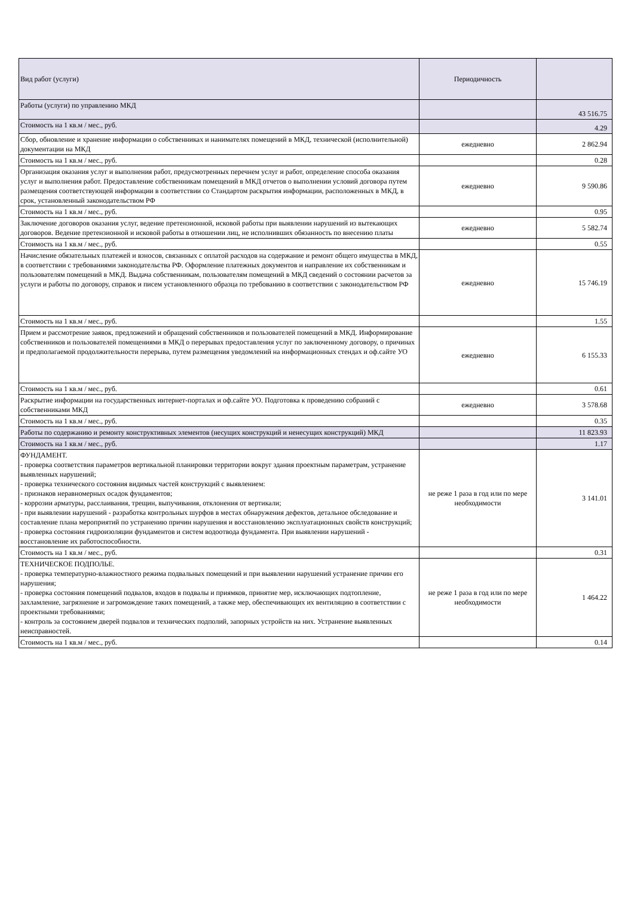| Вид работ (услуги) | Периодичность | |
| --- | --- | --- |
| Работы (услуги) по управлению МКД | | 43 516.75 |
| Стоимость на 1 кв.м / мес., руб. | | 4.29 |
| Сбор, обновление и хранение информации о собственниках и нанимателях помещений в МКД, технической (исполнительной) документации на МКД | ежедневно | 2 862.94 |
| Стоимость на 1 кв.м / мес., руб. | | 0.28 |
| Организация оказания услуг и выполнения работ, предусмотренных перечнем услуг и работ, определение способа оказания услуг и выполнения работ. Предоставление собственникам помещений в МКД отчетов о выполнении условий договора путем размещения соответствующей информации в соответствии со Стандартом раскрытия информации, расположенных в МКД, в срок, установленный законодательством РФ | ежедневно | 9 590.86 |
| Стоимость на 1 кв.м / мес., руб. | | 0.95 |
| Заключение договоров оказания услуг, ведение претензионной, исковой работы при выявлении нарушений из вытекающих договоров. Ведение претензионной и исковой работы в отношении лиц, не исполнивших обязанность по внесению платы | ежедневно | 5 582.74 |
| Стоимость на 1 кв.м / мес., руб. | | 0.55 |
| Начисление обязательных платежей и взносов, связанных с оплатой расходов на содержание и ремонт общего имущества в МКД, в соответствии с требованиями законодательства РФ. Оформление платежных документов и направление их собственникам и пользователям помещений в МКД. Выдача собственникам, пользователям помещений в МКД сведений о состоянии расчетов за услуги и работы по договору, справок и писем установленного образца по требованию в соответствии с законодательством РФ | ежедневно | 15 746.19 |
| Стоимость на 1 кв.м / мес., руб. | | 1.55 |
| Прием и рассмотрение заявок, предложений и обращений собственников и пользователей помещений в МКД. Информирование собственников и пользователей помещениями в МКД о перерывах предоставления услуг по заключенному договору, о причинах и предполагаемой продолжительности перерыва, путем размещения уведомлений на информационных стендах и оф.сайте УО | ежедневно | 6 155.33 |
| Стоимость на 1 кв.м / мес., руб. | | 0.61 |
| Раскрытие информации на государственных интернет-порталах и оф.сайте УО. Подготовка к проведению собраний с собственниками МКД | ежедневно | 3 578.68 |
| Стоимость на 1 кв.м / мес., руб. | | 0.35 |
| Работы по содержанию и ремонту конструктивных элементов (несущих конструкций и ненесущих конструкций) МКД | | 11 823.93 |
| Стоимость на 1 кв.м / мес., руб. | | 1.17 |
| ФУНДАМЕНТ. - проверка соответствия параметров вертикальной планировки территории вокруг здания проектным параметрам, устранение выявленных нарушений; - проверка технического состояния видимых частей конструкций с выявлением: - признаков неравномерных осадок фундаментов; - коррозии арматуры, расслаивания, трещин, выпучивания, отклонения от вертикали; - при выявлении нарушений - разработка контрольных шурфов в местах обнаружения дефектов, детальное обследование и составление плана мероприятий по устранению причин нарушения и восстановлению эксплуатационных свойств конструкций; - проверка состояния гидроизоляции фундаментов и систем водоотвода фундамента. При выявлении нарушений - восстановление их работоспособности. | не реже 1 раза в год или по мере необходимости | 3 141.01 |
| Стоимость на 1 кв.м / мес., руб. | | 0.31 |
| ТЕХНИЧЕСКОЕ ПОДПОЛЬЕ. - проверка температурно-влажностного режима подвальных помещений и при выявлении нарушений устранение причин его нарушения; - проверка состояния помещений подвалов, входов в подвалы и приямков, принятие мер, исключающих подтопление, захламление, загрязнение и загромождение таких помещений, а также мер, обеспечивающих их вентиляцию в соответствии с проектными требованиями; - контроль за состоянием дверей подвалов и технических подполий, запорных устройств на них. Устранение выявленных неисправностей. | не реже 1 раза в год или по мере необходимости | 1 464.22 |
| Стоимость на 1 кв.м / мес., руб. | | 0.14 |